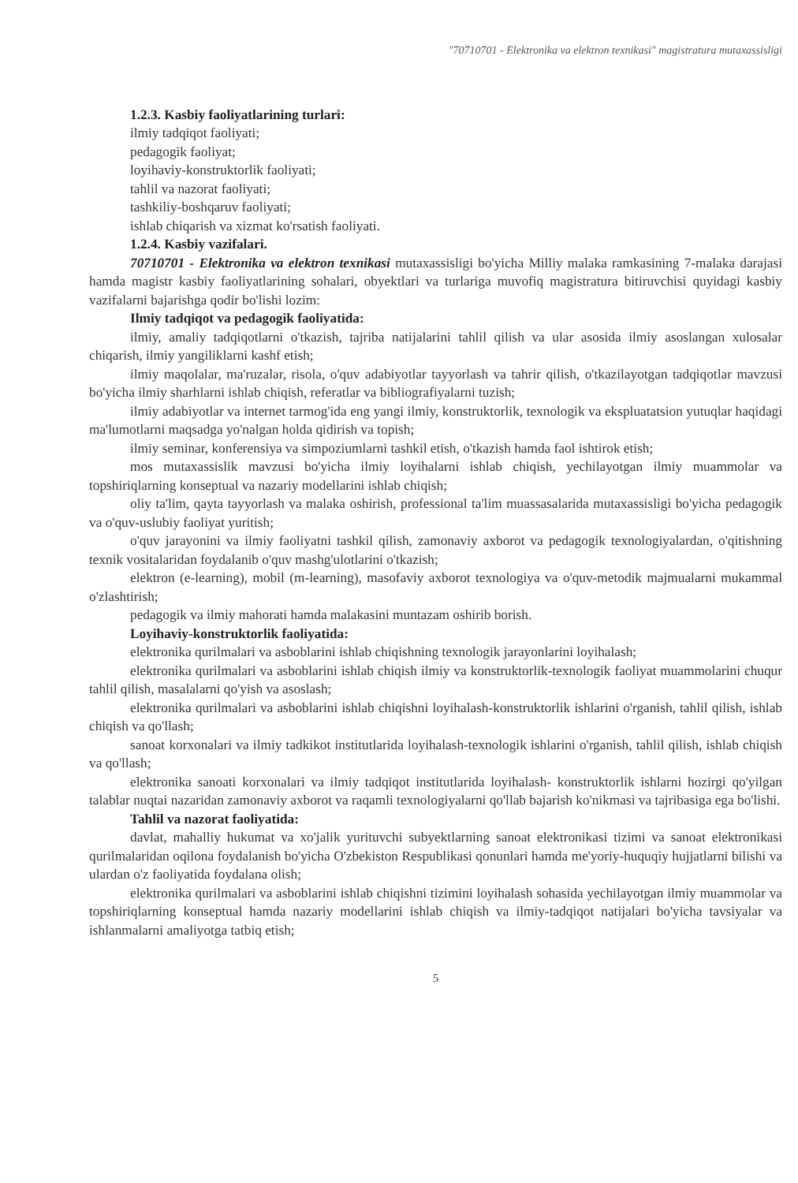"70710701 - Elektronika va elektron texnikasi" magistratura mutaxassisligi
1.2.3. Kasbiy faoliyatlarining turlari:
ilmiy tadqiqot faoliyati;
pedagogik faoliyat;
loyihaviy-konstruktorlik faoliyati;
tahlil va nazorat faoliyati;
tashkiliy-boshqaruv faoliyati;
ishlab chiqarish va xizmat ko'rsatish faoliyati.
1.2.4. Kasbiy vazifalari.
70710701 - Elektronika va elektron texnikasi mutaxassisligi bo'yicha Milliy malaka ramkasining 7-malaka darajasi hamda magistr kasbiy faoliyatlarining sohalari, obyektlari va turlariga muvofiq magistratura bitiruvchisi quyidagi kasbiy vazifalarni bajarishga qodir bo'lishi lozim:
Ilmiy tadqiqot va pedagogik faoliyatida:
ilmiy, amaliy tadqiqotlarni o'tkazish, tajriba natijalarini tahlil qilish va ular asosida ilmiy asoslangan xulosalar chiqarish, ilmiy yangiliklarni kashf etish;
ilmiy maqolalar, ma'ruzalar, risola, o'quv adabiyotlar tayyorlash va tahrir qilish, o'tkazilayotgan tadqiqotlar mavzusi bo'yicha ilmiy sharhlarni ishlab chiqish, referatlar va bibliografiyalarni tuzish;
ilmiy adabiyotlar va internet tarmog'ida eng yangi ilmiy, konstruktorlik, texnologik va ekspluatatsion yutuqlar haqidagi ma'lumotlarni maqsadga yo'nalgan holda qidirish va topish;
ilmiy seminar, konferensiya va simpoziumlarni tashkil etish, o'tkazish hamda faol ishtirok etish;
mos mutaxassislik mavzusi bo'yicha ilmiy loyihalarni ishlab chiqish, yechilayotgan ilmiy muammolar va topshiriqlarning konseptual va nazariy modellarini ishlab chiqish;
oliy ta'lim, qayta tayyorlash va malaka oshirish, professional ta'lim muassasalarida mutaxassisligi bo'yicha pedagogik va o'quv-uslubiy faoliyat yuritish;
o'quv jarayonini va ilmiy faoliyatni tashkil qilish, zamonaviy axborot va pedagogik texnologiyalardan, o'qitishning texnik vositalaridan foydalanib o'quv mashg'ulotlarini o'tkazish;
elektron (e-learning), mobil (m-learning), masofaviy axborot texnologiya va o'quv-metodik majmualarni mukammal o'zlashtirish;
pedagogik va ilmiy mahorati hamda malakasini muntazam oshirib borish.
Loyihaviy-konstruktorlik faoliyatida:
elektronika qurilmalari va asboblarini ishlab chiqishning texnologik jarayonlarini loyihalash;
elektronika qurilmalari va asboblarini ishlab chiqish ilmiy va konstruktorlik-texnologik faoliyat muammolarini chuqur tahlil qilish, masalalarni qo'yish va asoslash;
elektronika qurilmalari va asboblarini ishlab chiqishni loyihalash-konstruktorlik ishlarini o'rganish, tahlil qilish, ishlab chiqish va qo'llash;
sanoat korxonalari va ilmiy tadkikot institutlarida loyihalash-texnologik ishlarini o'rganish, tahlil qilish, ishlab chiqish va qo'llash;
elektronika sanoati korxonalari va ilmiy tadqiqot institutlarida loyihalash- konstruktorlik ishlarni hozirgi qo'yilgan talablar nuqtai nazaridan zamonaviy axborot va raqamli texnologiyalarni qo'llab bajarish ko'nikmasi va tajribasiga ega bo'lishi.
Tahlil va nazorat faoliyatida:
davlat, mahalliy hukumat va xo'jalik yurituvchi subyektlarning sanoat elektronikasi tizimi va sanoat elektronikasi qurilmalaridan oqilona foydalanish bo'yicha O'zbekiston Respublikasi qonunlari hamda me'yoriy-huquqiy hujjatlarni bilishi va ulardan o'z faoliyatida foydalana olish;
elektronika qurilmalari va asboblarini ishlab chiqishni tizimini loyihalash sohasida yechilayotgan ilmiy muammolar va topshiriqlarning konseptual hamda nazariy modellarini ishlab chiqish va ilmiy-tadqiqot natijalari bo'yicha tavsiyalar va ishlanmalarni amaliyotga tatbiq etish;
5